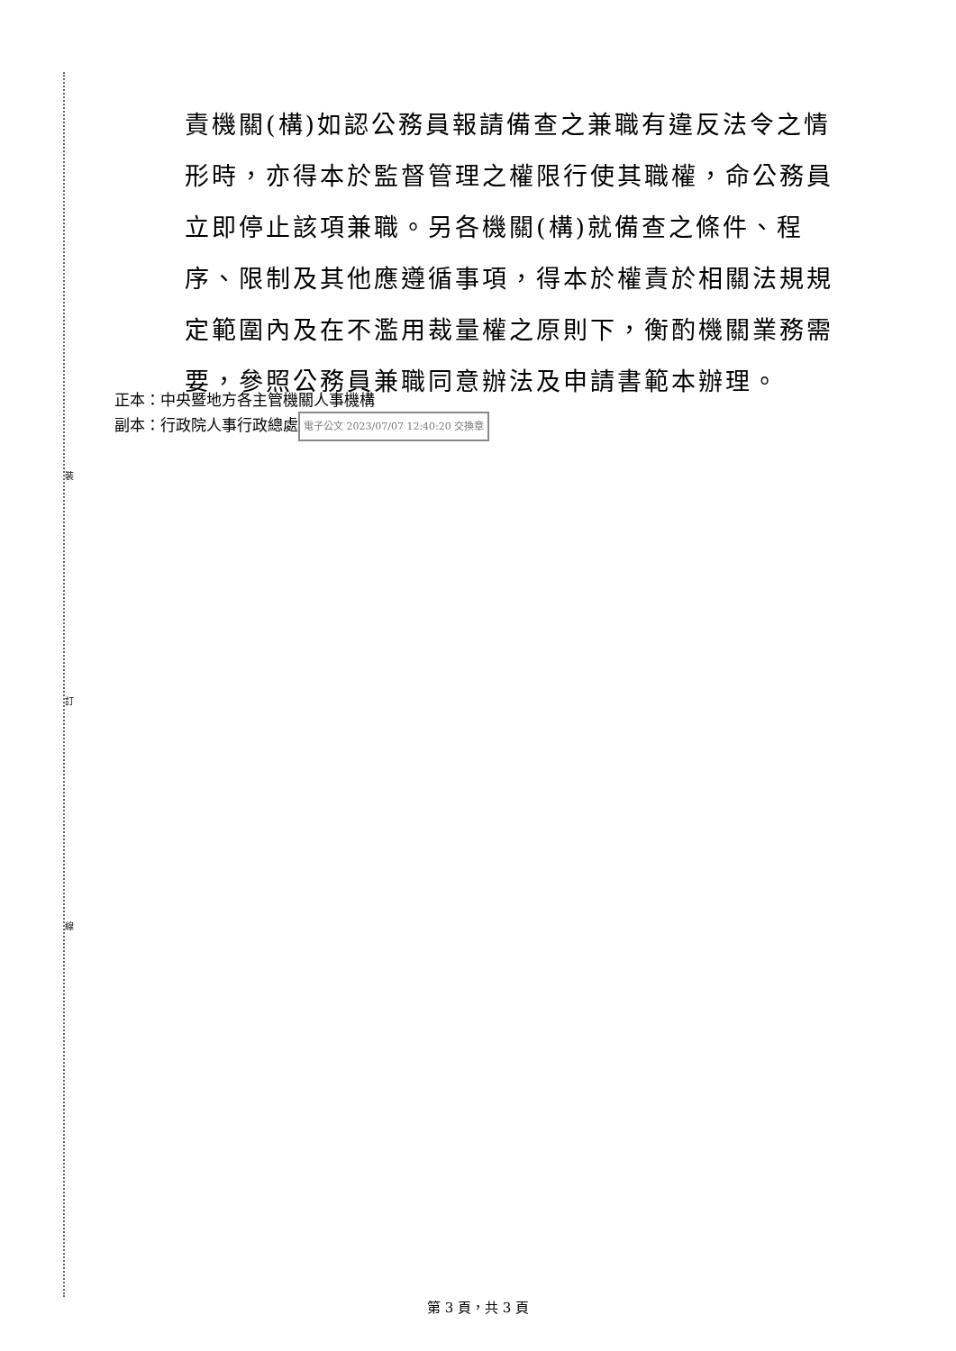裝
訂
線
責機關(構)如認公務員報請備查之兼職有違反法令之情形時，亦得本於監督管理之權限行使其職權，命公務員立即停止該項兼職。另各機關(構)就備查之條件、程序、限制及其他應遵循事項，得本於權責於相關法規規定範圍內及在不濫用裁量權之原則下，衡酌機關業務需要，參照公務員兼職同意辦法及申請書範本辦理。
正本：中央暨地方各主管機關人事機構
副本：行政院人事行政總處 電子公文 2023/07/07 12:40:20 交換章
第 3 頁，共 3 頁